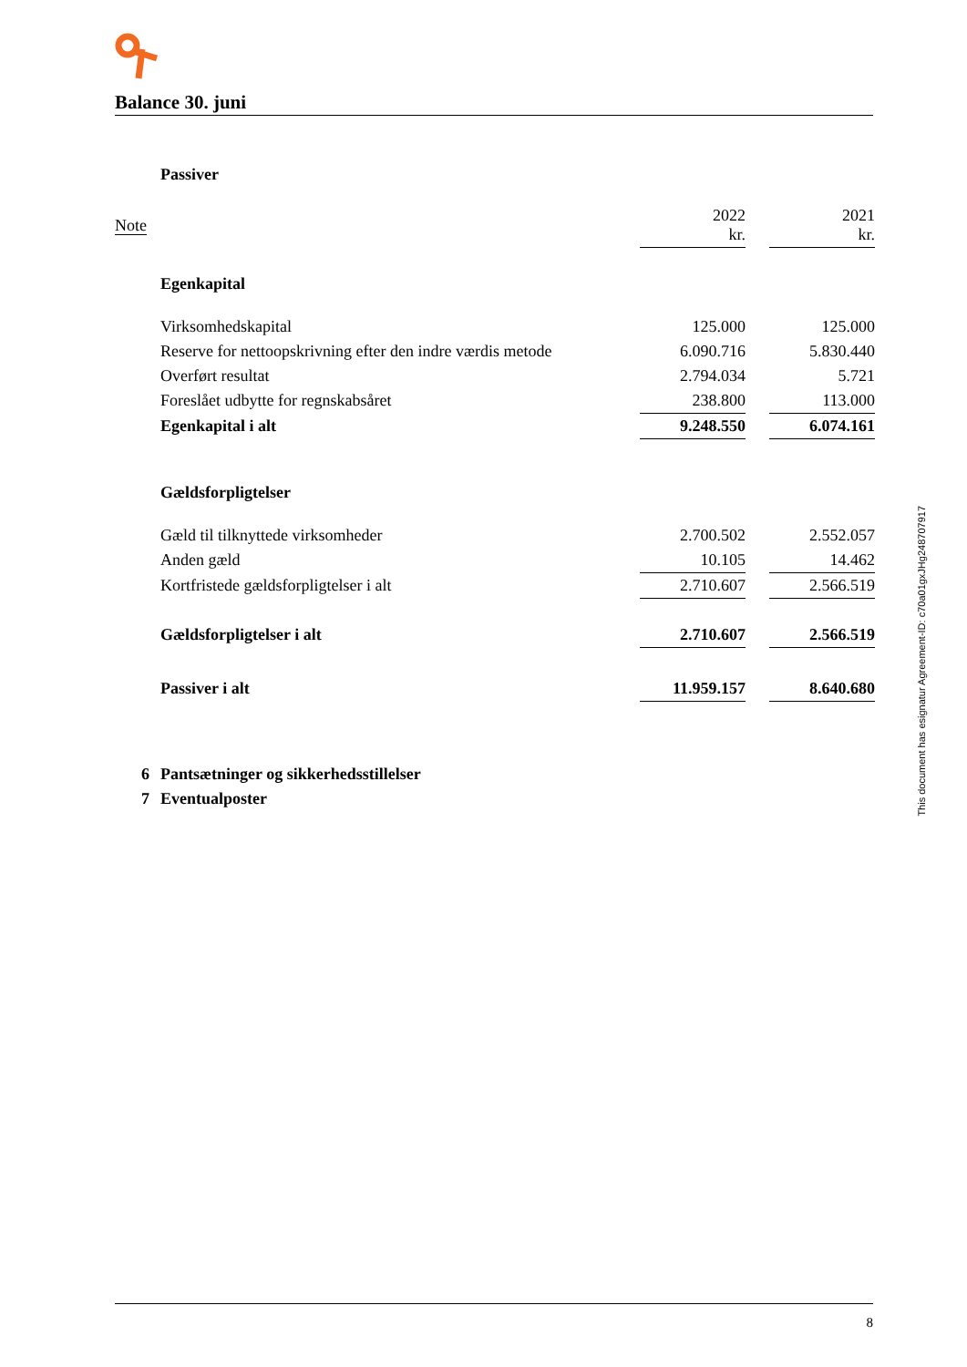Balance 30. juni
| | Passiver | | | |
| Note | | 2022 kr. | | 2021 kr. |
| | Egenkapital | | | |
| | Virksomhedskapital | 125.000 | | 125.000 |
| | Reserve for nettoopskrivning efter den indre værdis metode | 6.090.716 | | 5.830.440 |
| | Overført resultat | 2.794.034 | | 5.721 |
| | Foreslået udbytte for regnskabsåret | 238.800 | | 113.000 |
| | Egenkapital i alt | 9.248.550 | | 6.074.161 |
| | Gældsforpligtelser | | | |
| | Gæld til tilknyttede virksomheder | 2.700.502 | | 2.552.057 |
| | Anden gæld | 10.105 | | 14.462 |
| | Kortfristede gældsforpligtelser i alt | 2.710.607 | | 2.566.519 |
| | Gældsforpligtelser i alt | 2.710.607 | | 2.566.519 |
| | Passiver i alt | 11.959.157 | | 8.640.680 |
| 6 | Pantsætninger og sikkerhedsstillelser | | | |
| 7 | Eventualposter | | | |
This document has esignatur Agreement-ID: c70a01gxJHg248707917
8